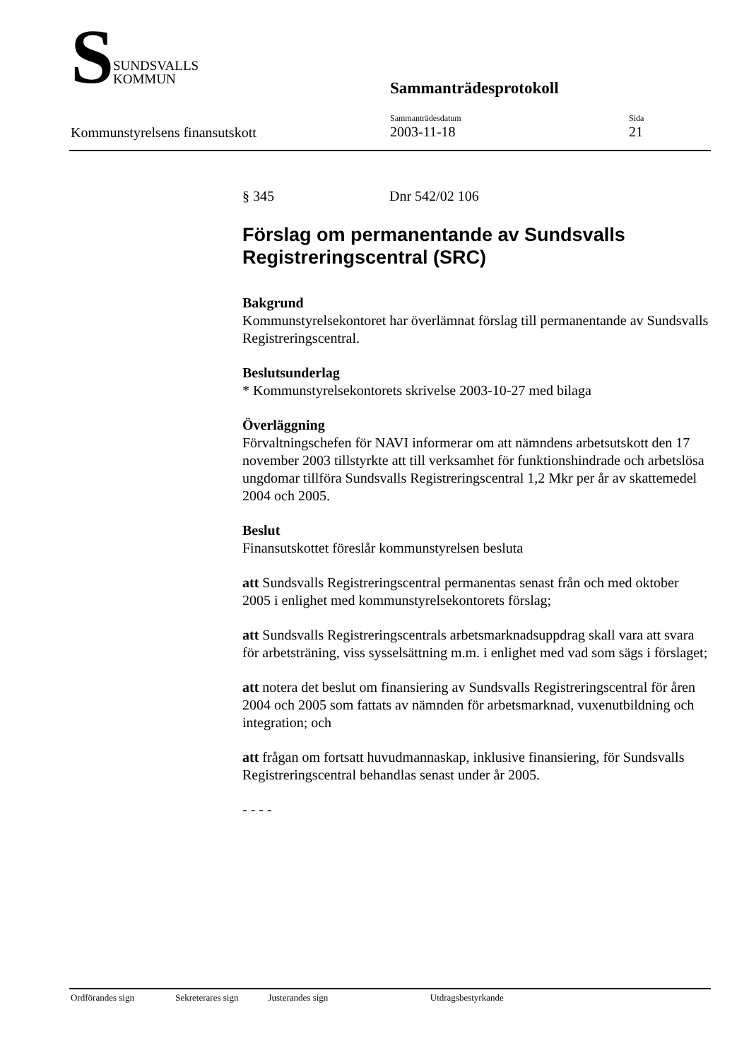S
SUNDSVALLS
KOMMUN
Sammanträdesprotokoll
Sammanträdesdatum
2003-11-18
Sida
21
Kommunstyrelsens finansutskott
§ 345 Dnr 542/02 106
Förslag om permanentande av Sundsvalls Registreringscentral (SRC)
Bakgrund
Kommunstyrelsekontoret har överlämnat förslag till permanentande av Sundsvalls Registreringscentral.
Beslutsunderlag
* Kommunstyrelsekontorets skrivelse 2003-10-27 med bilaga
Överläggning
Förvaltningschefen för NAVI informerar om att nämndens arbetsutskott den 17 november 2003 tillstyrkte att till verksamhet för funktionshindrade och arbetslösa ungdomar tillföra Sundsvalls Registreringscentral 1,2 Mkr per år av skattemedel 2004 och 2005.
Beslut
Finansutskottet föreslår kommunstyrelsen besluta
att Sundsvalls Registreringscentral permanentas senast från och med oktober 2005 i enlighet med kommunstyrelsekontorets förslag;
att Sundsvalls Registreringscentrals arbetsmarknadsuppdrag skall vara att svara för arbetsträning, viss sysselsättning m.m. i enlighet med vad som sägs i förslaget;
att notera det beslut om finansiering av Sundsvalls Registreringscentral för åren 2004 och 2005 som fattats av nämnden för arbetsmarknad, vuxenutbildning och integration; och
att frågan om fortsatt huvudmannaskap, inklusive finansiering, för Sundsvalls Registreringscentral behandlas senast under år 2005.
- - - -
Ordförandes sign Sekreterares sign Justerandes sign Utdragsbestyrkande